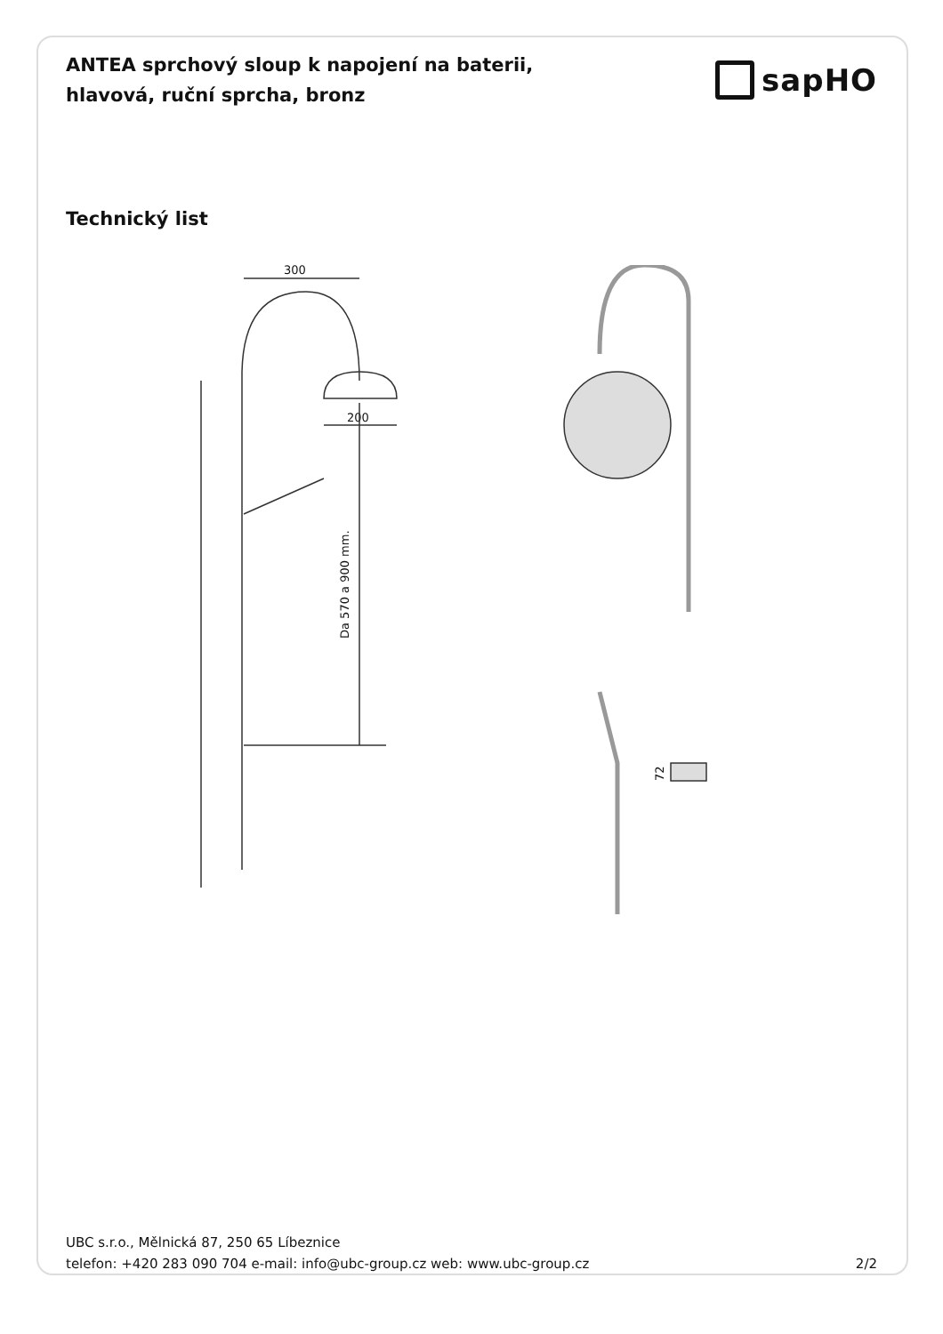ANTEA sprchový sloup k napojení na baterii, hlavová, ruční sprcha, bronz
sapHO
Technický list
300
200
Da 570 a 900 mm.
72
UBC s.r.o., Mělnická 87, 250 65 Líbeznice
telefon: +420 283 090 704 e-mail: info@ubc-group.cz web: www.ubc-group.cz 2/2